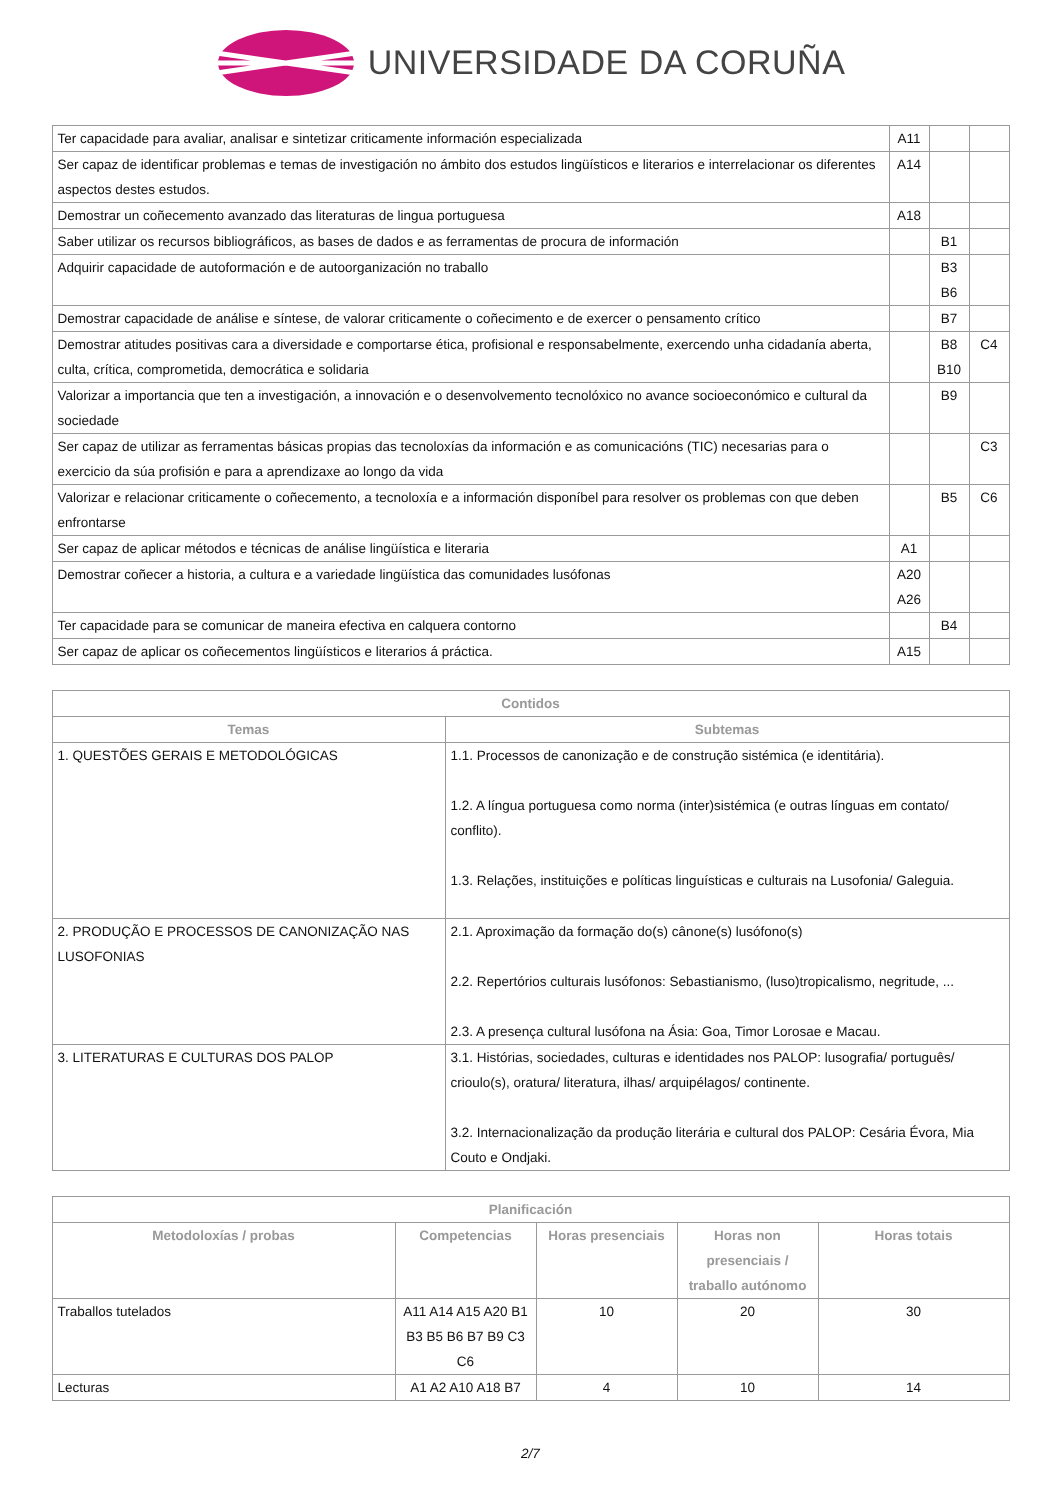UNIVERSIDADE DA CORUÑA
| Ter capacidade para avaliar, analisar e sintetizar criticamente información especializada | A11 | | |
| Ser capaz de identificar problemas e temas de investigación no ámbito dos estudos lingüísticos e literarios e interrelacionar os diferentes aspectos destes estudos. | A14 | | |
| Demostrar un coñecemento avanzado das literaturas de lingua portuguesa | A18 | | |
| Saber utilizar os recursos bibliográficos, as bases de dados e as ferramentas de procura de información | | B1 | |
| Adquirir capacidade de autoformación e de autoorganización no traballo | | B3 B6 | |
| Demostrar capacidade de análise e síntese, de valorar criticamente o coñecimento e de exercer o pensamento crítico | | B7 | |
| Demostrar atitudes positivas cara a diversidade e comportarse ética, profisional e responsabelmente, exercendo unha cidadanía aberta, culta, crítica, comprometida, democrática e solidaria | | B8 B10 | C4 |
| Valorizar a importancia que ten a investigación, a innovación e o desenvolvemento tecnolóxico no avance socioeconómico e cultural da sociedade | | B9 | |
| Ser capaz de utilizar as ferramentas básicas propias das tecnoloxías da información e as comunicacións (TIC) necesarias para o exercicio da súa profisión e para a aprendizaxe ao longo da vida | | | C3 |
| Valorizar e relacionar criticamente o coñecemento, a tecnoloxía e a información disponíbel para resolver os problemas con que deben enfrontarse | | B5 | C6 |
| Ser capaz de aplicar métodos e técnicas de análise lingüística e literaria | A1 | | |
| Demostrar coñecer a historia, a cultura e a variedade lingüística das comunidades lusófonas | A20 A26 | | |
| Ter capacidade para se comunicar de maneira efectiva en calquera contorno | | B4 | |
| Ser capaz de aplicar os coñecementos lingüísticos e literarios á práctica. | A15 | | |
| Contidos | |
| --- | --- |
| Temas | Subtemas |
| 1. QUESTÕES GERAIS E METODOLÓGICAS | 1.1. Processos de canonização e de construção sistémica (e identitária). 1.2. A língua portuguesa como norma (inter)sistémica (e outras línguas em contato/ conflito). 1.3. Relações, instituições e políticas linguísticas e culturais na Lusofonia/ Galeguia. |
| 2. PRODUÇÃO E PROCESSOS DE CANONIZAÇÃO NAS LUSOFONIAS | 2.1. Aproximação da formação do(s) cânone(s) lusófono(s) 2.2. Repertórios culturais lusófonos: Sebastianismo, (luso)tropicalismo, negritude, ... 2.3. A presença cultural lusófona na Ásia: Goa, Timor Lorosae e Macau. |
| 3. LITERATURAS E CULTURAS DOS PALOP | 3.1. Histórias, sociedades, culturas e identidades nos PALOP: lusografia/ português/ crioulo(s), oratura/ literatura, ilhas/ arquipélagos/ continente. 3.2. Internacionalização da produção literária e cultural dos PALOP: Cesária Évora, Mia Couto e Ondjaki. |
| Planificación | | | | |
| --- | --- | --- | --- | --- |
| Metodoloxías / probas | Competencias | Horas presenciais | Horas non presenciais / traballo autónomo | Horas totais |
| Traballos tutelados | A11 A14 A15 A20 B1 B3 B5 B6 B7 B9 C3 C6 | 10 | 20 | 30 |
| Lecturas | A1 A2 A10 A18 B7 | 4 | 10 | 14 |
2/7